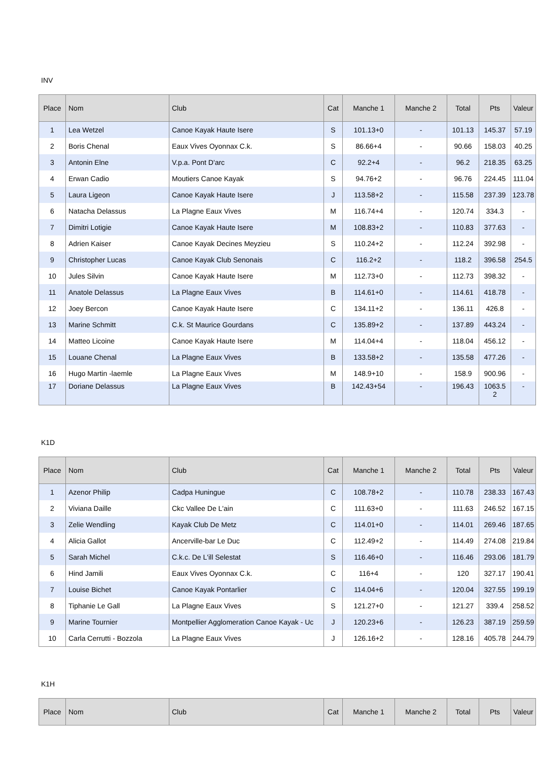INV
| Place | Nom | Club | Cat | Manche 1 | Manche 2 | Total | Pts | Valeur |
| --- | --- | --- | --- | --- | --- | --- | --- | --- |
| 1 | Lea Wetzel | Canoe Kayak Haute Isere | S | 101.13+0 | - | 101.13 | 145.37 | 57.19 |
| 2 | Boris Chenal | Eaux Vives Oyonnax C.k. | S | 86.66+4 | - | 90.66 | 158.03 | 40.25 |
| 3 | Antonin Elne | V.p.a. Pont D'arc | C | 92.2+4 | - | 96.2 | 218.35 | 63.25 |
| 4 | Erwan Cadio | Moutiers Canoe Kayak | S | 94.76+2 | - | 96.76 | 224.45 | 111.04 |
| 5 | Laura Ligeon | Canoe Kayak Haute Isere | J | 113.58+2 | - | 115.58 | 237.39 | 123.78 |
| 6 | Natacha Delassus | La Plagne Eaux Vives | M | 116.74+4 | - | 120.74 | 334.3 | - |
| 7 | Dimitri Lotigie | Canoe Kayak Haute Isere | M | 108.83+2 | - | 110.83 | 377.63 | - |
| 8 | Adrien Kaiser | Canoe Kayak Decines Meyzieu | S | 110.24+2 | - | 112.24 | 392.98 | - |
| 9 | Christopher Lucas | Canoe Kayak Club Senonais | C | 116.2+2 | - | 118.2 | 396.58 | 254.5 |
| 10 | Jules Silvin | Canoe Kayak Haute Isere | M | 112.73+0 | - | 112.73 | 398.32 | - |
| 11 | Anatole Delassus | La Plagne Eaux Vives | B | 114.61+0 | - | 114.61 | 418.78 | - |
| 12 | Joey Bercon | Canoe Kayak Haute Isere | C | 134.11+2 | - | 136.11 | 426.8 | - |
| 13 | Marine Schmitt | C.k. St Maurice Gourdans | C | 135.89+2 | - | 137.89 | 443.24 | - |
| 14 | Matteo Licoine | Canoe Kayak Haute Isere | M | 114.04+4 | - | 118.04 | 456.12 | - |
| 15 | Louane Chenal | La Plagne Eaux Vives | B | 133.58+2 | - | 135.58 | 477.26 | - |
| 16 | Hugo Martin -laemle | La Plagne Eaux Vives | M | 148.9+10 | - | 158.9 | 900.96 | - |
| 17 | Doriane Delassus | La Plagne Eaux Vives | B | 142.43+54 | - | 196.43 | 1063.5 2 | - |
K1D
| Place | Nom | Club | Cat | Manche 1 | Manche 2 | Total | Pts | Valeur |
| --- | --- | --- | --- | --- | --- | --- | --- | --- |
| 1 | Azenor Philip | Cadpa Huningue | C | 108.78+2 | - | 110.78 | 238.33 | 167.43 |
| 2 | Viviana Daille | Ckc Vallee De L'ain | C | 111.63+0 | - | 111.63 | 246.52 | 167.15 |
| 3 | Zelie Wendling | Kayak Club De Metz | C | 114.01+0 | - | 114.01 | 269.46 | 187.65 |
| 4 | Alicia Gallot | Ancerville-bar Le Duc | C | 112.49+2 | - | 114.49 | 274.08 | 219.84 |
| 5 | Sarah Michel | C.k.c. De L'ill Selestat | S | 116.46+0 | - | 116.46 | 293.06 | 181.79 |
| 6 | Hind Jamili | Eaux Vives Oyonnax C.k. | C | 116+4 | - | 120 | 327.17 | 190.41 |
| 7 | Louise Bichet | Canoe Kayak Pontarlier | C | 114.04+6 | - | 120.04 | 327.55 | 199.19 |
| 8 | Tiphanie Le Gall | La Plagne Eaux Vives | S | 121.27+0 | - | 121.27 | 339.4 | 258.52 |
| 9 | Marine Tournier | Montpellier Agglomeration Canoe Kayak - Uc | J | 120.23+6 | - | 126.23 | 387.19 | 259.59 |
| 10 | Carla Cerrutti - Bozzola | La Plagne Eaux Vives | J | 126.16+2 | - | 128.16 | 405.78 | 244.79 |
K1H
| Place | Nom | Club | Cat | Manche 1 | Manche 2 | Total | Pts | Valeur |
| --- | --- | --- | --- | --- | --- | --- | --- | --- |